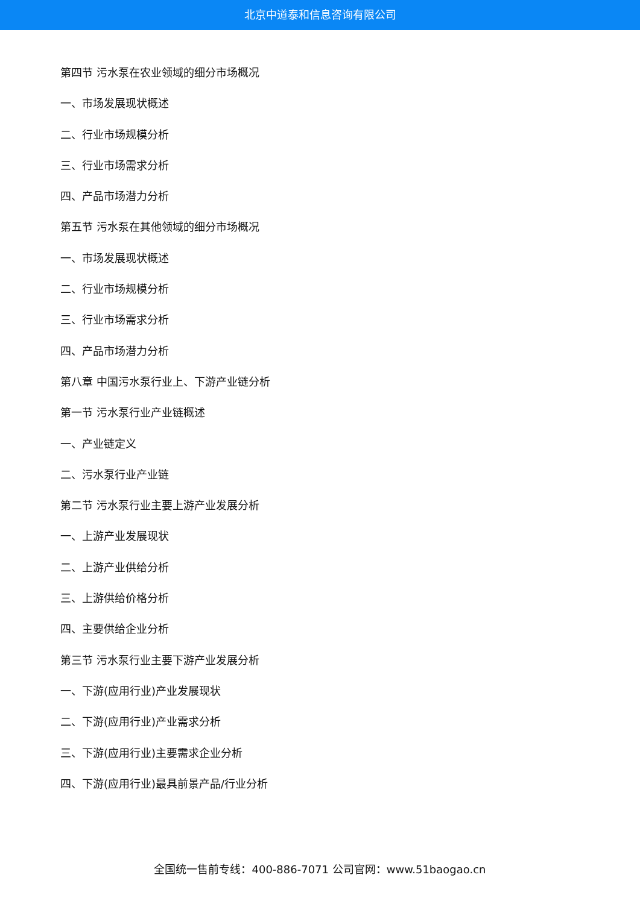北京中道泰和信息咨询有限公司
第四节 污水泵在农业领域的细分市场概况
一、市场发展现状概述
二、行业市场规模分析
三、行业市场需求分析
四、产品市场潜力分析
第五节 污水泵在其他领域的细分市场概况
一、市场发展现状概述
二、行业市场规模分析
三、行业市场需求分析
四、产品市场潜力分析
第八章 中国污水泵行业上、下游产业链分析
第一节 污水泵行业产业链概述
一、产业链定义
二、污水泵行业产业链
第二节 污水泵行业主要上游产业发展分析
一、上游产业发展现状
二、上游产业供给分析
三、上游供给价格分析
四、主要供给企业分析
第三节 污水泵行业主要下游产业发展分析
一、下游(应用行业)产业发展现状
二、下游(应用行业)产业需求分析
三、下游(应用行业)主要需求企业分析
四、下游(应用行业)最具前景产品/行业分析
全国统一售前专线：400-886-7071 公司官网：www.51baogao.cn